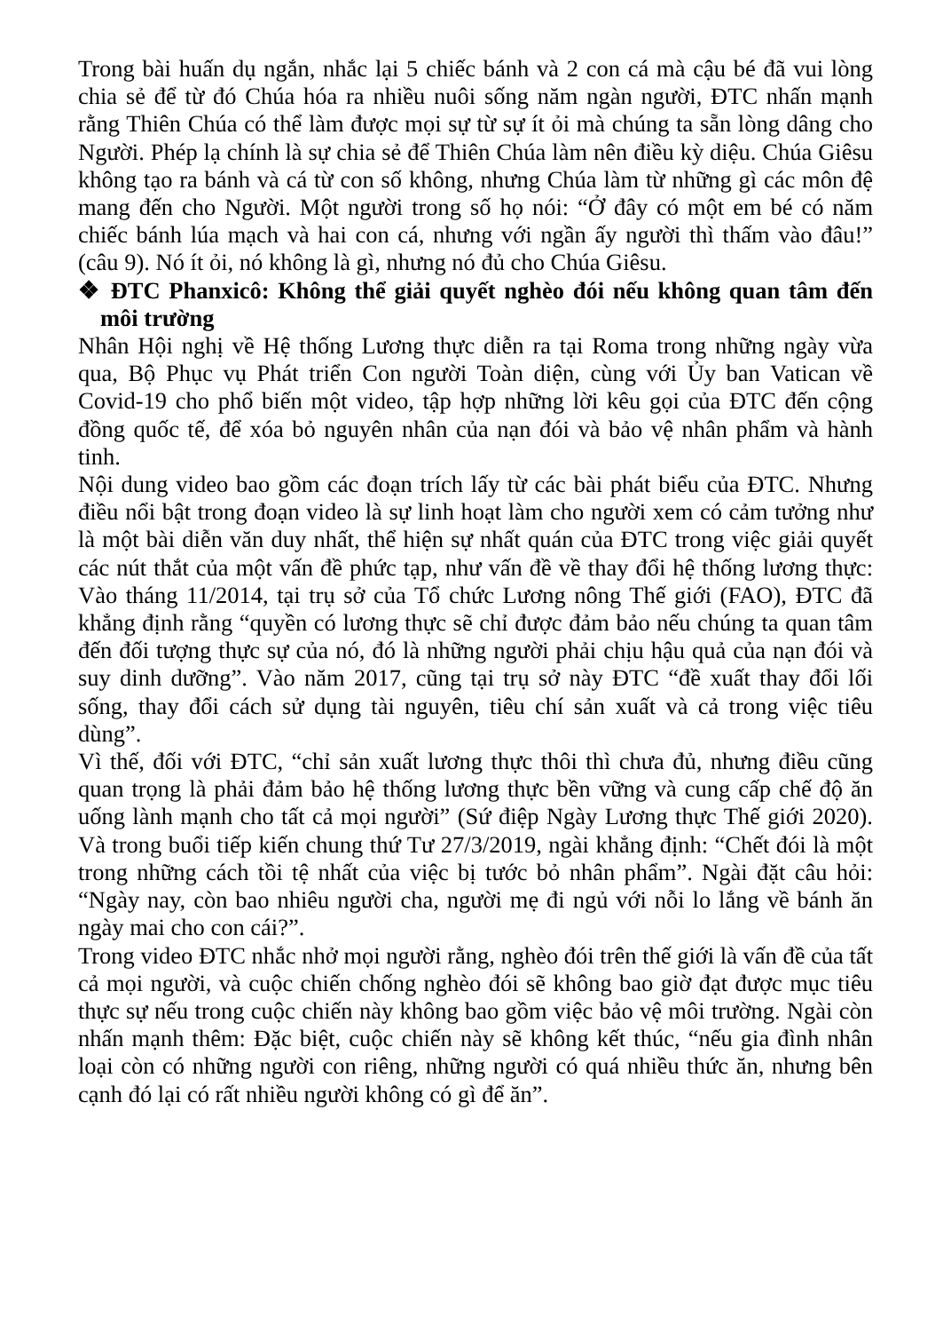Trong bài huấn dụ ngắn, nhắc lại 5 chiếc bánh và 2 con cá mà cậu bé đã vui lòng chia sẻ để từ đó Chúa hóa ra nhiều nuôi sống năm ngàn người, ĐTC nhấn mạnh rằng Thiên Chúa có thể làm được mọi sự từ sự ít ỏi mà chúng ta sẵn lòng dâng cho Người. Phép lạ chính là sự chia sẻ để Thiên Chúa làm nên điều kỳ diệu. Chúa Giêsu không tạo ra bánh và cá từ con số không, nhưng Chúa làm từ những gì các môn đệ mang đến cho Người. Một người trong số họ nói: “Ở đây có một em bé có năm chiếc bánh lúa mạch và hai con cá, nhưng với ngần ấy người thì thấm vào đâu!” (câu 9). Nó ít ỏi, nó không là gì, nhưng nó đủ cho Chúa Giêsu.
❖ ĐTC Phanxicô: Không thể giải quyết nghèo đói nếu không quan tâm đến môi trường
Nhân Hội nghị về Hệ thống Lương thực diễn ra tại Roma trong những ngày vừa qua, Bộ Phục vụ Phát triển Con người Toàn diện, cùng với Ủy ban Vatican về Covid-19 cho phổ biến một video, tập hợp những lời kêu gọi của ĐTC đến cộng đồng quốc tế, để xóa bỏ nguyên nhân của nạn đói và bảo vệ nhân phẩm và hành tinh.
Nội dung video bao gồm các đoạn trích lấy từ các bài phát biểu của ĐTC. Nhưng điều nổi bật trong đoạn video là sự linh hoạt làm cho người xem có cảm tưởng như là một bài diễn văn duy nhất, thể hiện sự nhất quán của ĐTC trong việc giải quyết các nút thắt của một vấn đề phức tạp, như vấn đề về thay đổi hệ thống lương thực: Vào tháng 11/2014, tại trụ sở của Tổ chức Lương nông Thế giới (FAO), ĐTC đã khẳng định rằng “quyền có lương thực sẽ chỉ được đảm bảo nếu chúng ta quan tâm đến đối tượng thực sự của nó, đó là những người phải chịu hậu quả của nạn đói và suy dinh dưỡng”. Vào năm 2017, cũng tại trụ sở này ĐTC “đề xuất thay đổi lối sống, thay đổi cách sử dụng tài nguyên, tiêu chí sản xuất và cả trong việc tiêu dùng”.
Vì thế, đối với ĐTC, “chỉ sản xuất lương thực thôi thì chưa đủ, nhưng điều cũng quan trọng là phải đảm bảo hệ thống lương thực bền vững và cung cấp chế độ ăn uống lành mạnh cho tất cả mọi người” (Sứ điệp Ngày Lương thực Thế giới 2020). Và trong buổi tiếp kiến chung thứ Tư 27/3/2019, ngài khẳng định: “Chết đói là một trong những cách tồi tệ nhất của việc bị tước bỏ nhân phẩm”. Ngài đặt câu hỏi: “Ngày nay, còn bao nhiêu người cha, người mẹ đi ngủ với nỗi lo lắng về bánh ăn ngày mai cho con cái?”.
Trong video ĐTC nhắc nhở mọi người rằng, nghèo đói trên thế giới là vấn đề của tất cả mọi người, và cuộc chiến chống nghèo đói sẽ không bao giờ đạt được mục tiêu thực sự nếu trong cuộc chiến này không bao gồm việc bảo vệ môi trường. Ngài còn nhấn mạnh thêm: Đặc biệt, cuộc chiến này sẽ không kết thúc, “nếu gia đình nhân loại còn có những người con riêng, những người có quá nhiều thức ăn, nhưng bên cạnh đó lại có rất nhiều người không có gì để ăn”.